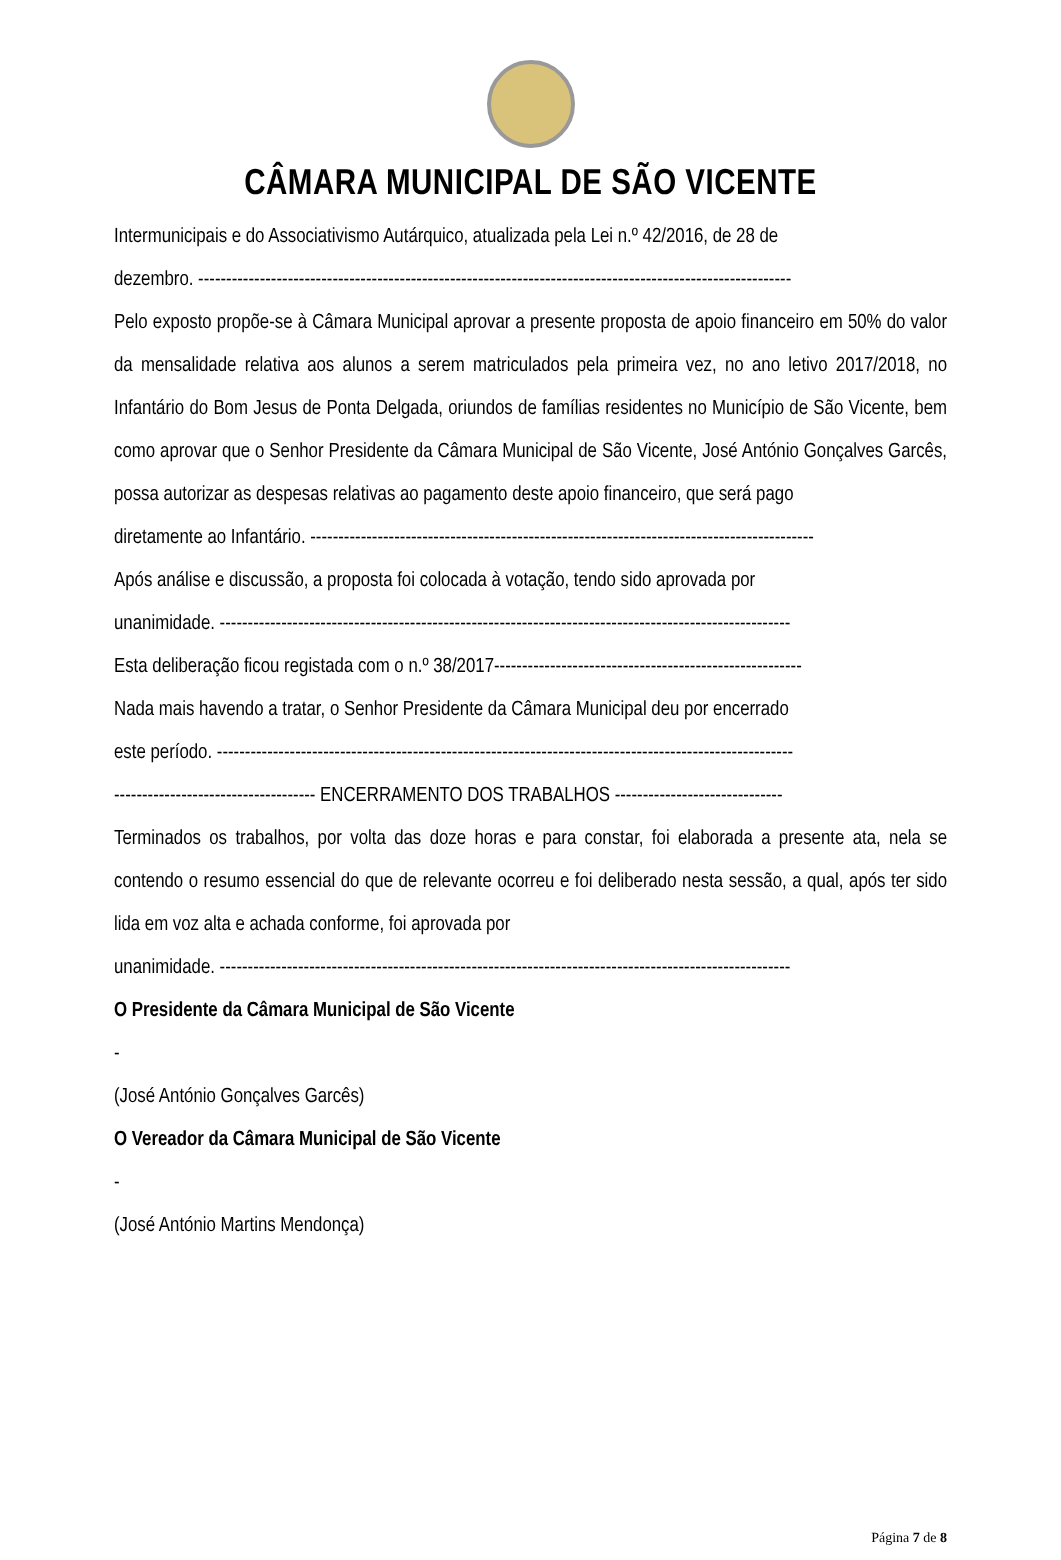CÂMARA MUNICIPAL DE SÃO VICENTE
Intermunicipais e do Associativismo Autárquico, atualizada pela Lei n.º 42/2016, de 28 de
dezembro. ----------------------------------------------------------------------------------------------------------
Pelo exposto propõe-se à Câmara Municipal aprovar a presente proposta de apoio financeiro em 50% do valor da mensalidade relativa aos alunos a serem matriculados pela primeira vez, no ano letivo 2017/2018, no Infantário do Bom Jesus de Ponta Delgada, oriundos de famílias residentes no Município de São Vicente, bem como aprovar que o Senhor Presidente da Câmara Municipal de São Vicente, José António Gonçalves Garcês, possa autorizar as despesas relativas ao pagamento deste apoio financeiro, que será pago
diretamente ao Infantário. ------------------------------------------------------------------------------------------
Após análise e discussão, a proposta foi colocada à votação, tendo sido aprovada por
unanimidade. ------------------------------------------------------------------------------------------------------
Esta deliberação ficou registada com o n.º 38/2017-------------------------------------------------------
Nada mais havendo a tratar, o Senhor Presidente da Câmara Municipal deu por encerrado
este período. -------------------------------------------------------------------------------------------------------
------------------------------------ ENCERRAMENTO DOS TRABALHOS ------------------------------
Terminados os trabalhos, por volta das doze horas e para constar, foi elaborada a presente ata, nela se contendo o resumo essencial do que de relevante ocorreu e foi deliberado nesta sessão, a qual, após ter sido lida em voz alta e achada conforme, foi aprovada por
unanimidade. ------------------------------------------------------------------------------------------------------
O Presidente da Câmara Municipal de São Vicente
-
(José António Gonçalves Garcês)
O Vereador da Câmara Municipal de São Vicente
-
(José António Martins Mendonça)
Página 7 de 8